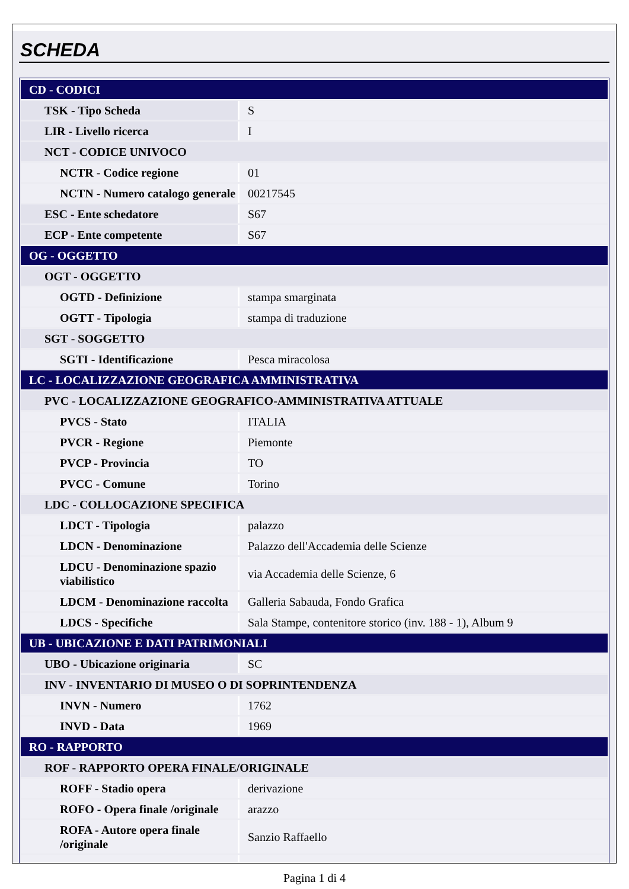SCHEDA
| CD - CODICI | |
| TSK - Tipo Scheda | S |
| LIR - Livello ricerca | I |
| NCT - CODICE UNIVOCO | |
| NCTR - Codice regione | 01 |
| NCTN - Numero catalogo generale | 00217545 |
| ESC - Ente schedatore | S67 |
| ECP - Ente competente | S67 |
| OG - OGGETTO | |
| OGT - OGGETTO | |
| OGTD - Definizione | stampa smarginata |
| OGTT - Tipologia | stampa di traduzione |
| SGT - SOGGETTO | |
| SGTI - Identificazione | Pesca miracolosa |
| LC - LOCALIZZAZIONE GEOGRAFICA AMMINISTRATIVA | |
| PVC - LOCALIZZAZIONE GEOGRAFICO-AMMINISTRATIVA ATTUALE | |
| PVCS - Stato | ITALIA |
| PVCR - Regione | Piemonte |
| PVCP - Provincia | TO |
| PVCC - Comune | Torino |
| LDC - COLLOCAZIONE SPECIFICA | |
| LDCT - Tipologia | palazzo |
| LDCN - Denominazione | Palazzo dell'Accademia delle Scienze |
| LDCU - Denominazione spazio viabilistico | via Accademia delle Scienze, 6 |
| LDCM - Denominazione raccolta | Galleria Sabauda, Fondo Grafica |
| LDCS - Specifiche | Sala Stampe, contenitore storico (inv. 188 - 1), Album 9 |
| UB - UBICAZIONE E DATI PATRIMONIALI | |
| UBO - Ubicazione originaria | SC |
| INV - INVENTARIO DI MUSEO O DI SOPRINTENDENZA | |
| INVN - Numero | 1762 |
| INVD - Data | 1969 |
| RO - RAPPORTO | |
| ROF - RAPPORTO OPERA FINALE/ORIGINALE | |
| ROFF - Stadio opera | derivazione |
| ROFO - Opera finale /originale | arazzo |
| ROFA - Autore opera finale /originale | Sanzio Raffaello |
Pagina 1 di 4